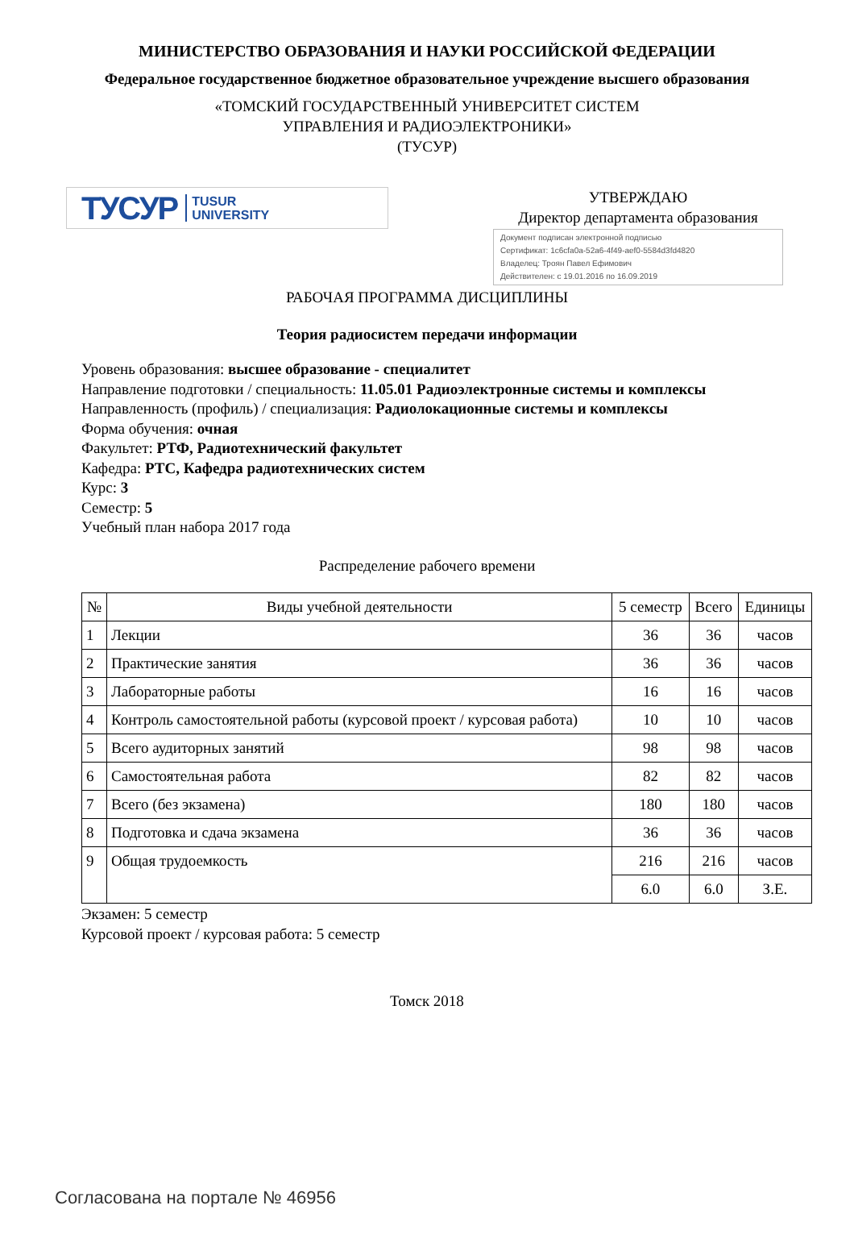МИНИСТЕРСТВО ОБРАЗОВАНИЯ И НАУКИ РОССИЙСКОЙ ФЕДЕРАЦИИ
Федеральное государственное бюджетное образовательное учреждение высшего образования
«ТОМСКИЙ ГОСУДАРСТВЕННЫЙ УНИВЕРСИТЕТ СИСТЕМ
УПРАВЛЕНИЯ И РАДИОЭЛЕКТРОНИКИ»
(ТУСУР)
ТУСУР TUSUR
UNIVERSITY
УТВЕРЖДАЮ
Директор департамента образования
Документ подписан электронной подписью
Сертификат: 1c6cfa0a-52a6-4f49-aef0-5584d3fd4820
Владелец: Троян Павел Ефимович
Действителен: с 19.01.2016 по 16.09.2019
РАБОЧАЯ ПРОГРАММА ДИСЦИПЛИНЫ
Теория радиосистем передачи информации
Уровень образования: высшее образование - специалитет
Направление подготовки / специальность: 11.05.01 Радиоэлектронные системы и комплексы
Направленность (профиль) / специализация: Радиолокационные системы и комплексы
Форма обучения: очная
Факультет: РТФ, Радиотехнический факультет
Кафедра: РТС, Кафедра радиотехнических систем
Курс: 3
Семестр: 5
Учебный план набора 2017 года
Распределение рабочего времени
| № | Виды учебной деятельности | 5 семестр | Всего | Единицы |
| --- | --- | --- | --- | --- |
| 1 | Лекции | 36 | 36 | часов |
| 2 | Практические занятия | 36 | 36 | часов |
| 3 | Лабораторные работы | 16 | 16 | часов |
| 4 | Контроль самостоятельной работы (курсовой проект / курсовая работа) | 10 | 10 | часов |
| 5 | Всего аудиторных занятий | 98 | 98 | часов |
| 6 | Самостоятельная работа | 82 | 82 | часов |
| 7 | Всего (без экзамена) | 180 | 180 | часов |
| 8 | Подготовка и сдача экзамена | 36 | 36 | часов |
| 9 | Общая трудоемкость | 216 | 216 | часов |
| | | 6.0 | 6.0 | З.Е. |
Экзамен: 5 семестр
Курсовой проект / курсовая работа: 5 семестр
Томск 2018
Согласована на портале № 46956